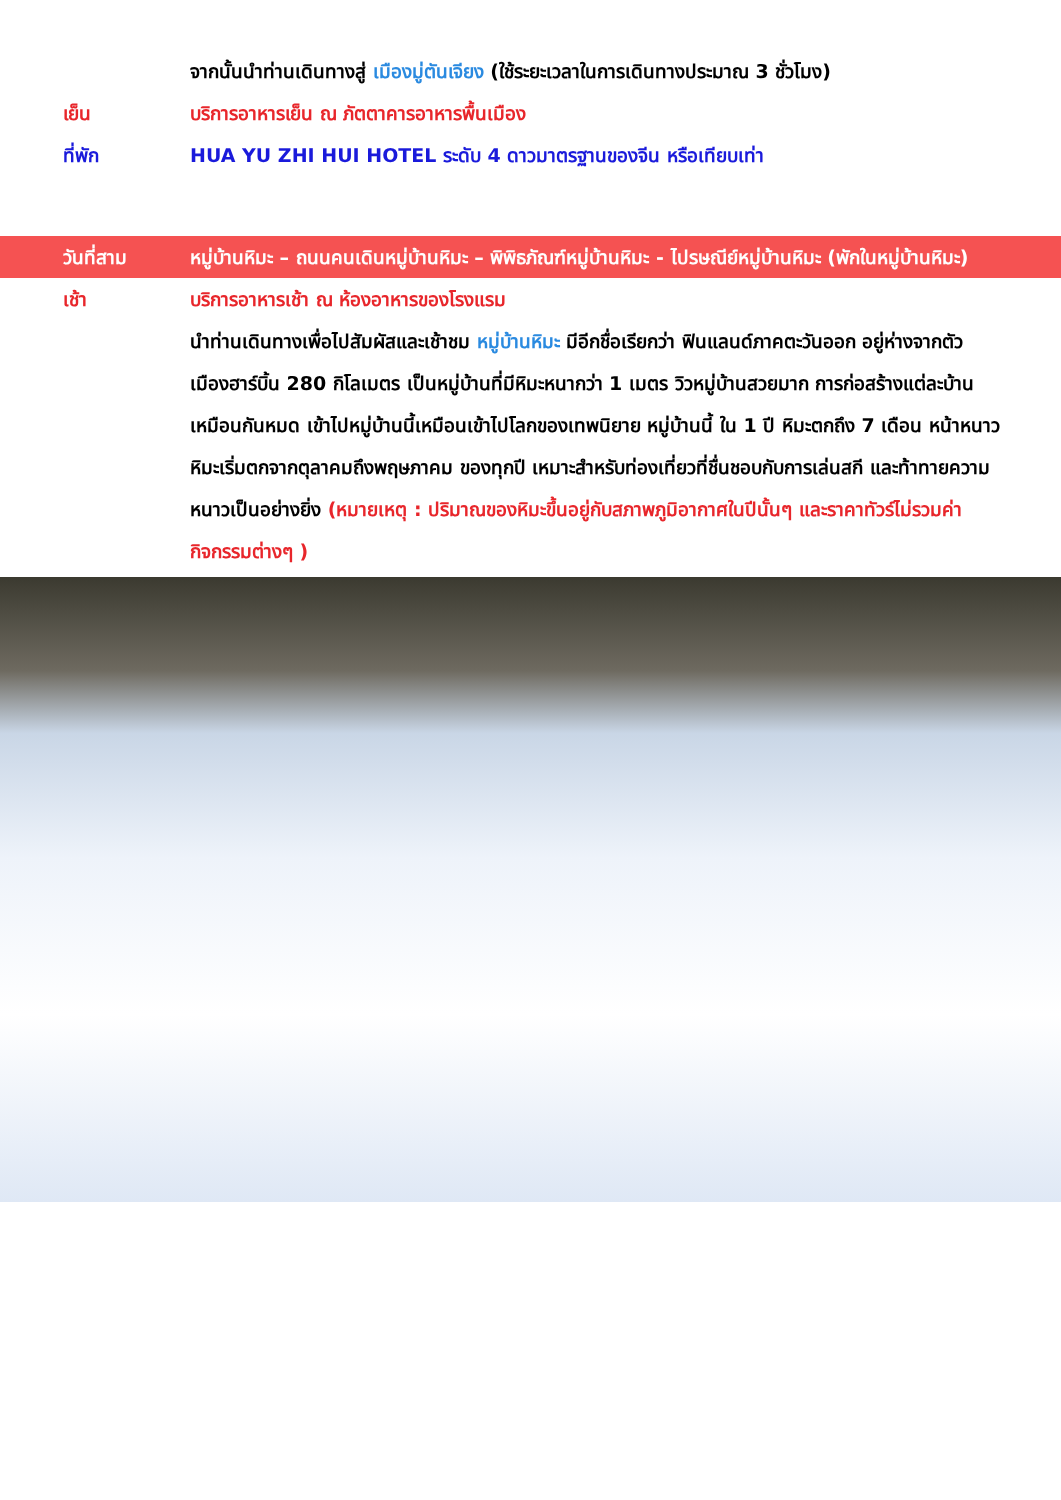จากนั้นนำท่านเดินทางสู่ เมืองมู่ตันเจียง (ใช้ระยะเวลาในการเดินทางประมาณ 3 ชั่วโมง)
เย็น บริการอาหารเย็น ณ ภัตตาคารอาหารพื้นเมือง
ที่พัก HUA YU ZHI HUI HOTEL ระดับ 4 ดาวมาตรฐานของจีน หรือเทียบเท่า
วันที่สาม หมู่บ้านหิมะ – ถนนคนเดินหมู่บ้านหิมะ – พิพิธภัณฑ์หมู่บ้านหิมะ - ไปรษณีย์หมู่บ้านหิมะ (พักในหมู่บ้านหิมะ)
เช้า บริการอาหารเช้า ณ ห้องอาหารของโรงแรม
นำท่านเดินทางเพื่อไปสัมผัสและเช้าชม หมู่บ้านหิมะ มีอีกชื่อเรียกว่า ฟินแลนด์ภาคตะวันออก อยู่ห่างจากตัวเมืองฮาร์บิ้น 280 กิโลเมตร เป็นหมู่บ้านที่มีหิมะหนากว่า 1 เมตร วิวหมู่บ้านสวยมาก การก่อสร้างแต่ละบ้านเหมือนกันหมด เข้าไปหมู่บ้านนี้เหมือนเข้าไปโลกของเทพนิยาย หมู่บ้านนี้ ใน 1 ปี หิมะตกถึง 7 เดือน หน้าหนาวหิมะเริ่มตกจากตุลาคมถึงพฤษภาคม ของทุกปี เหมาะสำหรับท่องเที่ยวที่ชื่นชอบกับการเล่นสกี และท้าทายความหนาวเป็นอย่างยิ่ง (หมายเหตุ : ปริมาณของหิมะขึ้นอยู่กับสภาพภูมิอากาศในปีนั้นๆ และราคาทัวร์ไม่รวมค่ากิจกรรมต่างๆ )